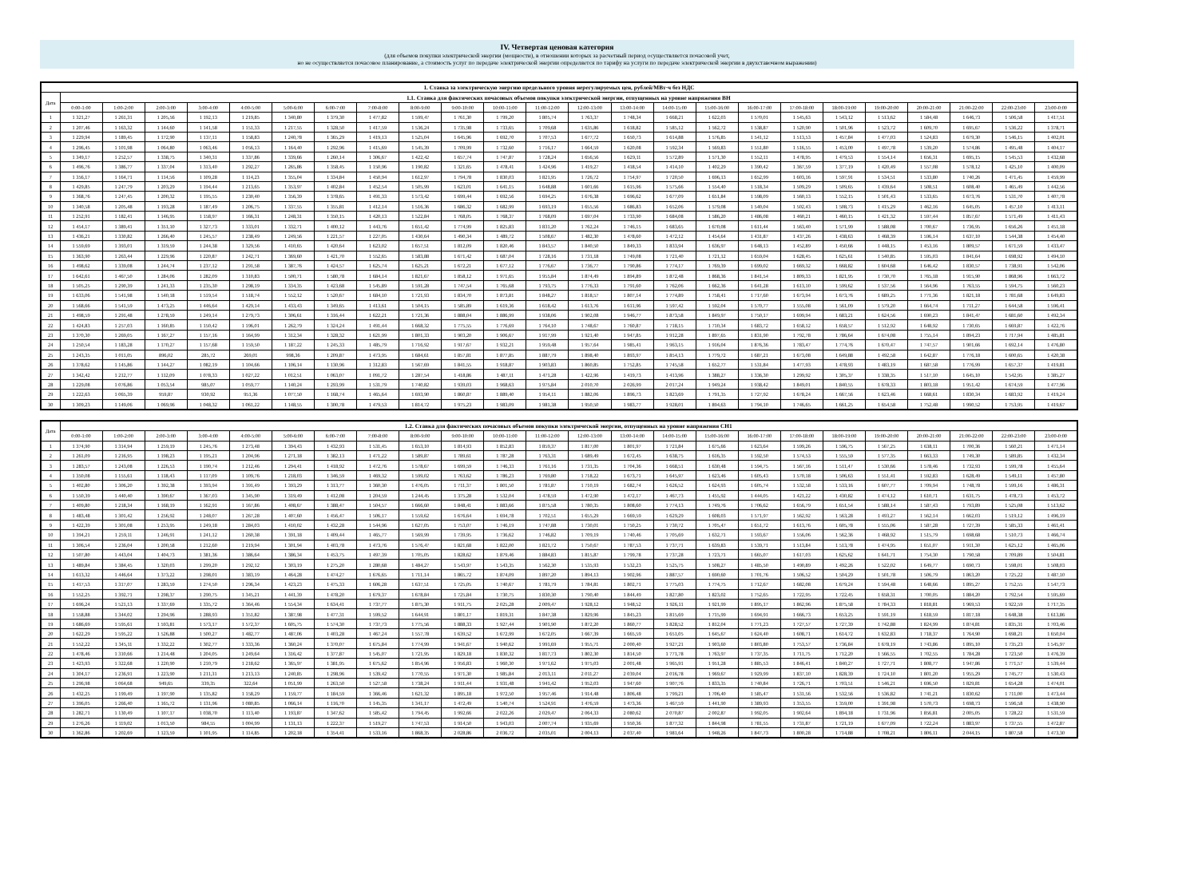IV. Четвертая ценовая категория
(для объемов покупки электрической энергии (мощности), в отношении которых за расчетный период осуществляется почасовой учет,
но не осуществляется почасовое планирование, а стоимость услуг по передаче электрической энергии определяется по тарифу на услуги по передаче электрической энергии в двухставочном выражении)
| 1. Ставка за электрическую энергию предельного уровня нерегулируемых цен, рублей/МВт·ч без НДС | | | | | | | | | | | | | | | | | | | | | | | | |
| --- | --- | --- | --- | --- | --- | --- | --- | --- | --- | --- | --- | --- | --- | --- | --- | --- | --- | --- | --- | --- | --- | --- | --- | --- |
| Дата | 1.1. Ставка для фактических почасовых объемов покупки электрической энергии, отпущенных на уровне напряжения ВН | | | | | | | | | | | | | | | | | | | | | | | |
| | 0:00-1:00 | 1:00-2:00 | 2:00-3:00 | 3:00-4:00 | 4:00-5:00 | 5:00-6:00 | 6:00-7:00 | 7:00-8:00 | 8:00-9:00 | 9:00-10:00 | 10:00-11:00 | 11:00-12:00 | 12:00-13:00 | 13:00-14:00 | 14:00-15:00 | 15:00-16:00 | 16:00-17:00 | 17:00-18:00 | 18:00-19:00 | 19:00-20:00 | 20:00-21:00 | 21:00-22:00 | 22:00-23:00 | 23:00-0:00 |
| 1 | 1 321,27 | 1 261,31 | 1 205,56 | 1 192,13 | 1 219,85 | 1 340,80 | 1 379,30 | 1 477,82 | 1 599,47 | 1 761,30 | 1 799,20 | 1 805,74 | 1 763,37 | 1 748,34 | 1 668,21 | 1 622,03 | 1 570,01 | 1 545,63 | 1 543,12 | 1 513,62 | 1 584,48 | 1 646,73 | 1 506,58 | 1 417,51 |
| 2 | 1 207,46 | 1 163,32 | 1 144,60 | 1 141,58 | 1 151,33 | 1 217,55 | 1 328,50 | 1 417,59 | 1 536,24 | 1 735,98 | 1 733,65 | 1 709,68 | 1 635,86 | 1 618,82 | 1 585,12 | 1 562,72 | 1 538,87 | 1 520,90 | 1 501,96 | 1 523,72 | 1 609,70 | 1 695,67 | 1 536,22 | 1 378,71 |
| 3 | 1 229,94 | 1 189,45 | 1 172,90 | 1 137,11 | 1 158,83 | 1 240,78 | 1 365,29 | 1 419,13 | 1 525,04 | 1 645,96 | 1 692,70 | 1 707,53 | 1 677,72 | 1 650,73 | 1 614,88 | 1 576,85 | 1 541,12 | 1 513,53 | 1 457,84 | 1 477,03 | 1 524,83 | 1 679,30 | 1 546,15 | 1 402,01 |
| 4 | 1 296,45 | 1 101,98 | 1 064,80 | 1 063,46 | 1 056,13 | 1 164,40 | 1 292,96 | 1 415,69 | 1 545,39 | 1 709,99 | 1 732,60 | 1 716,17 | 1 664,59 | 1 620,08 | 1 592,34 | 1 569,83 | 1 551,80 | 1 516,55 | 1 453,00 | 1 497,78 | 1 539,20 | 1 574,86 | 1 495,48 | 1 404,17 |
| 5 | 1 349,17 | 1 252,57 | 1 338,75 | 1 340,31 | 1 337,86 | 1 339,66 | 1 260,14 | 1 306,67 | 1 422,42 | 1 657,74 | 1 747,87 | 1 728,24 | 1 656,56 | 1 629,11 | 1 572,89 | 1 571,30 | 1 552,11 | 1 478,95 | 1 479,53 | 1 554,14 | 1 656,31 | 1 695,15 | 1 545,53 | 1 432,68 |
| 6 | 1 496,76 | 1 386,77 | 1 337,04 | 1 313,40 | 1 292,27 | 1 265,86 | 1 358,45 | 1 150,96 | 1 190,82 | 1 321,65 | 1 478,41 | 1 424,96 | 1 419,27 | 1 418,54 | 1 414,10 | 1 402,29 | 1 390,42 | 1 367,59 | 1 377,19 | 1 420,49 | 1 557,08 | 1 578,12 | 1 425,10 | 1 400,09 |
| 7 | 1 356,17 | 1 164,71 | 1 114,56 | 1 109,28 | 1 114,23 | 1 355,04 | 1 334,84 | 1 450,94 | 1 612,97 | 1 794,78 | 1 830,03 | 1 821,95 | 1 726,72 | 1 754,97 | 1 720,50 | 1 696,13 | 1 652,99 | 1 603,16 | 1 597,91 | 1 534,51 | 1 533,80 | 1 740,26 | 1 471,45 | 1 459,99 |
| 8 | 1 429,85 | 1 247,79 | 1 203,29 | 1 194,44 | 1 213,65 | 1 353,97 | 1 402,84 | 1 452,54 | 1 505,99 | 1 623,01 | 1 641,15 | 1 648,88 | 1 601,66 | 1 615,96 | 1 575,66 | 1 554,40 | 1 518,34 | 1 509,29 | 1 509,65 | 1 439,64 | 1 508,51 | 1 608,40 | 1 465,49 | 1 442,56 |
| 9 | 1 368,76 | 1 247,45 | 1 200,32 | 1 195,55 | 1 230,40 | 1 356,39 | 1 378,65 | 1 491,33 | 1 573,42 | 1 699,44 | 1 692,56 | 1 694,25 | 1 676,38 | 1 696,62 | 1 677,09 | 1 651,84 | 1 598,09 | 1 560,13 | 1 552,15 | 1 501,43 | 1 533,65 | 1 673,76 | 1 531,70 | 1 407,78 |
| 10 | 1 340,58 | 1 205,48 | 1 193,28 | 1 187,49 | 1 206,75 | 1 337,55 | 1 355,81 | 1 412,14 | 1 516,36 | 1 686,32 | 1 682,99 | 1 693,19 | 1 655,56 | 1 686,83 | 1 652,06 | 1 579,08 | 1 540,04 | 1 502,43 | 1 508,73 | 1 415,29 | 1 462,16 | 1 645,05 | 1 457,10 | 1 413,11 |
| 11 | 1 252,91 | 1 182,41 | 1 146,95 | 1 158,97 | 1 166,31 | 1 248,31 | 1 350,15 | 1 420,13 | 1 522,84 | 1 768,05 | 1 768,37 | 1 768,09 | 1 697,04 | 1 733,90 | 1 684,08 | 1 586,20 | 1 486,08 | 1 460,21 | 1 460,15 | 1 421,32 | 1 597,44 | 1 857,67 | 1 571,49 | 1 411,43 |
| 12 | 1 454,17 | 1 389,41 | 1 351,10 | 1 327,73 | 1 333,01 | 1 332,71 | 1 400,12 | 1 443,76 | 1 651,42 | 1 774,99 | 1 825,83 | 1 831,20 | 1 762,24 | 1 746,15 | 1 683,65 | 1 670,08 | 1 611,44 | 1 563,40 | 1 571,99 | 1 588,08 | 1 700,67 | 1 736,95 | 1 656,26 | 1 451,18 |
| 13 | 1 436,21 | 1 330,82 | 1 266,40 | 1 245,57 | 1 238,49 | 1 249,56 | 1 221,57 | 1 227,05 | 1 430,64 | 1 490,34 | 1 489,72 | 1 508,67 | 1 482,30 | 1 478,60 | 1 472,12 | 1 454,64 | 1 431,87 | 1 437,26 | 1 438,63 | 1 468,39 | 1 596,14 | 1 637,10 | 1 544,38 | 1 454,40 |
| 14 | 1 559,69 | 1 393,01 | 1 319,59 | 1 244,38 | 1 329,56 | 1 410,65 | 1 420,64 | 1 623,02 | 1 657,51 | 1 812,09 | 1 820,46 | 1 843,57 | 1 840,50 | 1 849,33 | 1 833,94 | 1 636,97 | 1 648,13 | 1 452,89 | 1 450,66 | 1 448,15 | 1 453,16 | 1 809,57 | 1 671,59 | 1 433,47 |
| 15 | 1 363,90 | 1 263,44 | 1 229,96 | 1 220,87 | 1 242,71 | 1 369,60 | 1 421,70 | 1 552,65 | 1 583,88 | 1 671,42 | 1 687,04 | 1 728,16 | 1 731,18 | 1 749,08 | 1 721,40 | 1 721,12 | 1 659,04 | 1 628,45 | 1 625,61 | 1 540,85 | 1 595,03 | 1 841,64 | 1 698,92 | 1 494,10 |
| 16 | 1 498,62 | 1 339,08 | 1 244,74 | 1 237,12 | 1 291,58 | 1 387,76 | 1 424,57 | 1 625,74 | 1 625,21 | 1 672,21 | 1 677,12 | 1 776,67 | 1 736,77 | 1 790,86 | 1 774,17 | 1 769,39 | 1 699,02 | 1 669,32 | 1 668,82 | 1 604,68 | 1 646,42 | 1 830,57 | 1 738,91 | 1 542,06 |
| 17 | 1 642,61 | 1 467,50 | 1 284,06 | 1 282,09 | 1 310,83 | 1 500,71 | 1 580,78 | 1 684,14 | 1 821,67 | 1 858,12 | 1 971,65 | 1 955,84 | 1 874,49 | 1 894,89 | 1 872,48 | 1 868,36 | 1 841,54 | 1 809,33 | 1 821,95 | 1 730,70 | 1 765,18 | 1 915,90 | 1 868,96 | 1 663,72 |
| 18 | 1 505,25 | 1 290,39 | 1 241,33 | 1 235,30 | 1 298,19 | 1 334,35 | 1 423,68 | 1 545,89 | 1 591,28 | 1 747,54 | 1 765,68 | 1 793,75 | 1 776,33 | 1 791,60 | 1 762,06 | 1 662,36 | 1 641,28 | 1 613,10 | 1 599,62 | 1 537,56 | 1 564,96 | 1 763,55 | 1 594,75 | 1 560,23 |
| 19 | 1 633,06 | 1 541,98 | 1 540,18 | 1 519,54 | 1 518,74 | 1 552,12 | 1 520,67 | 1 684,10 | 1 721,93 | 1 834,70 | 1 873,81 | 1 848,27 | 1 818,57 | 1 807,14 | 1 774,89 | 1 758,41 | 1 717,60 | 1 673,94 | 1 673,76 | 1 689,25 | 1 771,36 | 1 821,18 | 1 781,68 | 1 649,83 |
| 20 | 1 568,66 | 1 541,59 | 1 473,25 | 1 446,64 | 1 429,14 | 1 433,43 | 1 349,65 | 1 413,61 | 1 504,15 | 1 585,89 | 1 619,36 | 1 618,42 | 1 613,76 | 1 611,96 | 1 597,42 | 1 592,04 | 1 570,77 | 1 555,08 | 1 561,09 | 1 579,20 | 1 664,74 | 1 711,27 | 1 644,58 | 1 596,41 |
| 21 | 1 498,59 | 1 291,48 | 1 278,59 | 1 249,14 | 1 279,73 | 1 306,61 | 1 316,44 | 1 622,21 | 1 721,36 | 1 888,04 | 1 886,99 | 1 938,06 | 1 902,08 | 1 946,77 | 1 873,58 | 1 849,97 | 1 750,17 | 1 699,94 | 1 683,21 | 1 624,56 | 1 690,23 | 1 841,47 | 1 681,60 | 1 492,34 |
| 22 | 1 424,83 | 1 257,03 | 1 160,85 | 1 150,42 | 1 196,01 | 1 262,79 | 1 324,24 | 1 491,44 | 1 668,32 | 1 775,55 | 1 776,69 | 1 764,10 | 1 748,67 | 1 760,87 | 1 718,15 | 1 710,34 | 1 683,72 | 1 658,12 | 1 658,57 | 1 512,92 | 1 648,92 | 1 730,65 | 1 669,87 | 1 422,76 |
| 23 | 1 370,30 | 1 269,05 | 1 167,27 | 1 157,16 | 1 164,99 | 1 312,34 | 1 328,32 | 1 621,99 | 1 801,33 | 1 903,20 | 1 906,67 | 1 917,99 | 1 921,40 | 1 947,85 | 1 912,28 | 1 897,65 | 1 831,90 | 1 792,78 | 1 786,64 | 1 674,08 | 1 755,14 | 1 894,23 | 1 717,94 | 1 485,81 |
| 24 | 1 250,54 | 1 183,28 | 1 170,27 | 1 157,68 | 1 159,50 | 1 187,22 | 1 245,33 | 1 485,79 | 1 716,92 | 1 917,67 | 1 932,21 | 1 959,48 | 1 957,64 | 1 985,41 | 1 963,15 | 1 916,04 | 1 876,36 | 1 783,47 | 1 774,76 | 1 670,47 | 1 747,57 | 1 901,66 | 1 692,14 | 1 476,80 |
| 25 | 1 243,35 | 1 011,05 | 896,02 | 285,72 | 269,01 | 998,36 | 1 209,87 | 1 473,95 | 1 684,61 | 1 857,81 | 1 877,85 | 1 887,79 | 1 898,40 | 1 893,97 | 1 854,13 | 1 779,72 | 1 687,21 | 1 673,08 | 1 649,88 | 1 492,58 | 1 642,87 | 1 776,18 | 1 600,65 | 1 420,38 |
| 26 | 1 378,62 | 1 145,86 | 1 144,27 | 1 082,19 | 1 104,66 | 1 106,14 | 1 130,96 | 1 312,83 | 1 567,69 | 1 841,55 | 1 918,87 | 1 903,83 | 1 860,85 | 1 752,85 | 1 745,58 | 1 652,77 | 1 531,84 | 1 477,93 | 1 478,93 | 1 483,19 | 1 687,58 | 1 776,99 | 1 657,37 | 1 419,81 |
| 27 | 1 342,42 | 1 212,77 | 1 112,09 | 1 078,33 | 1 027,22 | 1 012,51 | 1 063,07 | 1 091,72 | 1 287,54 | 1 418,86 | 1 487,11 | 1 471,28 | 1 422,96 | 1 419,73 | 1 413,96 | 1 388,27 | 1 336,30 | 1 299,92 | 1 305,37 | 1 338,35 | 1 517,10 | 1 645,10 | 1 542,95 | 1 385,27 |
| 28 | 1 229,08 | 1 076,86 | 1 053,54 | 985,07 | 1 059,77 | 1 140,24 | 1 293,99 | 1 531,79 | 1 740,82 | 1 939,03 | 1 968,63 | 1 975,84 | 2 010,70 | 2 026,99 | 2 017,24 | 1 949,24 | 1 938,42 | 1 849,01 | 1 840,55 | 1 678,33 | 1 803,18 | 1 951,42 | 1 674,59 | 1 477,96 |
| 29 | 1 222,63 | 1 065,39 | 959,87 | 930,92 | 951,36 | 1 077,50 | 1 168,74 | 1 465,64 | 1 693,90 | 1 860,87 | 1 889,40 | 1 954,11 | 1 882,06 | 1 896,73 | 1 823,69 | 1 791,35 | 1 727,92 | 1 678,24 | 1 667,56 | 1 623,46 | 1 668,61 | 1 830,34 | 1 683,92 | 1 419,24 |
| 30 | 1 309,23 | 1 149,06 | 1 069,96 | 1 048,32 | 1 061,22 | 1 148,55 | 1 300,78 | 1 479,53 | 1 814,72 | 1 975,23 | 1 983,09 | 1 981,38 | 1 950,50 | 1 983,77 | 1 928,01 | 1 894,63 | 1 794,10 | 1 746,65 | 1 661,25 | 1 654,58 | 1 752,48 | 1 990,52 | 1 753,95 | 1 419,67 |
| Дата | 1.2. Ставка для фактических почасовых объемов покупки электрической энергии, отпущенных на уровне напряжения СН1 | | | | | | | | | | | | | | | | | | | | | | | |
| --- | --- | --- | --- | --- | --- | --- | --- | --- | --- | --- | --- | --- | --- | --- | --- | --- | --- | --- | --- | --- | --- | --- | --- | --- |
| | 0:00-1:00 | 1:00-2:00 | 2:00-3:00 | 3:00-4:00 | 4:00-5:00 | 5:00-6:00 | 6:00-7:00 | 7:00-8:00 | 8:00-9:00 | 9:00-10:00 | 10:00-11:00 | 11:00-12:00 | 12:00-13:00 | 13:00-14:00 | 14:00-15:00 | 15:00-16:00 | 16:00-17:00 | 17:00-18:00 | 18:00-19:00 | 19:00-20:00 | 20:00-21:00 | 21:00-22:00 | 22:00-23:00 | 23:00-0:00 |
| 1 | 1 374,90 | 1 314,94 | 1 259,19 | 1 245,76 | 1 273,48 | 1 394,43 | 1 432,93 | 1 531,45 | 1 653,10 | 1 814,93 | 1 852,83 | 1 859,37 | 1 817,00 | 1 801,97 | 1 721,84 | 1 675,66 | 1 623,64 | 1 599,26 | 1 596,75 | 1 567,25 | 1 638,11 | 1 700,36 | 1 560,21 | 1 471,14 |
| 2 | 1 261,09 | 1 216,95 | 1 198,23 | 1 195,21 | 1 204,96 | 1 271,18 | 1 382,13 | 1 471,22 | 1 589,87 | 1 789,61 | 1 787,28 | 1 763,31 | 1 689,49 | 1 672,45 | 1 638,75 | 1 616,35 | 1 592,50 | 1 574,53 | 1 555,59 | 1 577,35 | 1 663,33 | 1 749,30 | 1 589,85 | 1 432,34 |
| 3 | 1 283,57 | 1 243,08 | 1 226,53 | 1 190,74 | 1 212,46 | 1 294,41 | 1 418,92 | 1 472,76 | 1 578,67 | 1 699,59 | 1 746,33 | 1 761,16 | 1 731,35 | 1 704,36 | 1 668,51 | 1 630,48 | 1 594,75 | 1 567,16 | 1 511,47 | 1 530,66 | 1 578,46 | 1 732,93 | 1 599,78 | 1 455,64 |
| 4 | 1 350,08 | 1 155,61 | 1 118,43 | 1 117,09 | 1 109,76 | 1 218,03 | 1 346,59 | 1 469,32 | 1 599,02 | 1 763,62 | 1 786,23 | 1 769,80 | 1 718,22 | 1 673,71 | 1 645,97 | 1 623,46 | 1 605,43 | 1 570,18 | 1 506,63 | 1 551,41 | 1 592,83 | 1 628,49 | 1 549,11 | 1 457,80 |
| 5 | 1 402,80 | 1 306,20 | 1 392,38 | 1 393,94 | 1 391,49 | 1 393,29 | 1 313,77 | 1 360,30 | 1 476,05 | 1 711,37 | 1 801,50 | 1 781,87 | 1 710,19 | 1 682,74 | 1 626,52 | 1 624,93 | 1 605,74 | 1 532,58 | 1 533,16 | 1 607,77 | 1 709,94 | 1 748,78 | 1 599,16 | 1 486,31 |
| 6 | 1 550,39 | 1 440,40 | 1 390,67 | 1 367,03 | 1 345,90 | 1 319,49 | 1 412,08 | 1 204,59 | 1 244,45 | 1 375,28 | 1 532,04 | 1 478,59 | 1 472,90 | 1 472,17 | 1 467,73 | 1 455,92 | 1 444,05 | 1 421,22 | 1 430,82 | 1 474,12 | 1 610,71 | 1 631,75 | 1 478,73 | 1 453,72 |
| 7 | 1 409,80 | 1 218,34 | 1 168,19 | 1 162,91 | 1 167,86 | 1 408,67 | 1 388,47 | 1 504,57 | 1 666,60 | 1 848,41 | 1 883,66 | 1 875,58 | 1 780,35 | 1 808,60 | 1 774,13 | 1 749,76 | 1 706,62 | 1 656,79 | 1 651,54 | 1 588,14 | 1 587,43 | 1 793,89 | 1 525,08 | 1 513,62 |
| 8 | 1 483,48 | 1 301,42 | 1 256,92 | 1 248,07 | 1 267,28 | 1 407,60 | 1 456,47 | 1 506,17 | 1 559,62 | 1 676,64 | 1 694,78 | 1 702,51 | 1 655,29 | 1 669,59 | 1 629,29 | 1 608,03 | 1 571,97 | 1 562,92 | 1 563,28 | 1 493,27 | 1 562,14 | 1 662,03 | 1 519,12 | 1 496,19 |
| 9 | 1 422,39 | 1 301,08 | 1 253,95 | 1 249,18 | 1 284,03 | 1 410,02 | 1 432,28 | 1 544,96 | 1 627,05 | 1 753,07 | 1 746,19 | 1 747,88 | 1 730,01 | 1 750,25 | 1 730,72 | 1 705,47 | 1 651,72 | 1 613,76 | 1 605,78 | 1 555,06 | 1 587,28 | 1 727,39 | 1 585,33 | 1 461,41 |
| 10 | 1 394,21 | 1 259,11 | 1 246,91 | 1 241,12 | 1 260,38 | 1 391,18 | 1 409,44 | 1 465,77 | 1 569,99 | 1 739,95 | 1 736,62 | 1 746,82 | 1 709,19 | 1 740,46 | 1 705,69 | 1 632,71 | 1 593,67 | 1 556,06 | 1 562,36 | 1 468,92 | 1 515,79 | 1 698,68 | 1 510,73 | 1 466,74 |
| 11 | 1 306,54 | 1 236,04 | 1 200,58 | 1 212,60 | 1 219,94 | 1 301,94 | 1 403,78 | 1 473,76 | 1 576,47 | 1 821,68 | 1 822,00 | 1 821,72 | 1 750,67 | 1 787,53 | 1 737,71 | 1 639,83 | 1 539,71 | 1 513,84 | 1 513,78 | 1 474,95 | 1 651,07 | 1 911,30 | 1 625,12 | 1 465,06 |
| 12 | 1 507,80 | 1 443,04 | 1 404,73 | 1 381,36 | 1 386,64 | 1 386,34 | 1 453,75 | 1 497,39 | 1 705,05 | 1 828,62 | 1 879,46 | 1 884,83 | 1 815,87 | 1 799,78 | 1 737,28 | 1 723,71 | 1 665,07 | 1 617,03 | 1 625,62 | 1 641,71 | 1 754,30 | 1 790,58 | 1 709,89 | 1 504,81 |
| 13 | 1 489,84 | 1 384,45 | 1 320,03 | 1 299,20 | 1 292,12 | 1 303,19 | 1 275,20 | 1 280,68 | 1 484,27 | 1 543,97 | 1 543,35 | 1 562,30 | 1 535,93 | 1 532,23 | 1 525,75 | 1 508,27 | 1 485,50 | 1 490,89 | 1 492,26 | 1 522,02 | 1 649,77 | 1 690,73 | 1 598,01 | 1 508,03 |
| 14 | 1 613,32 | 1 446,64 | 1 373,22 | 1 298,01 | 1 383,19 | 1 464,28 | 1 474,27 | 1 676,65 | 1 711,14 | 1 865,72 | 1 874,09 | 1 897,20 | 1 894,13 | 1 902,96 | 1 887,57 | 1 690,60 | 1 701,76 | 1 506,52 | 1 504,29 | 1 501,78 | 1 506,79 | 1 863,20 | 1 725,22 | 1 487,10 |
| 15 | 1 417,53 | 1 317,07 | 1 283,59 | 1 274,50 | 1 296,34 | 1 423,23 | 1 475,33 | 1 606,28 | 1 637,51 | 1 725,05 | 1 740,67 | 1 781,79 | 1 784,81 | 1 802,71 | 1 775,03 | 1 774,75 | 1 712,67 | 1 682,08 | 1 679,24 | 1 594,48 | 1 648,66 | 1 895,27 | 1 752,55 | 1 547,73 |
| 16 | 1 552,25 | 1 392,71 | 1 298,37 | 1 290,75 | 1 345,21 | 1 441,39 | 1 478,20 | 1 679,37 | 1 678,84 | 1 725,84 | 1 730,75 | 1 830,30 | 1 790,40 | 1 844,49 | 1 827,80 | 1 823,02 | 1 752,65 | 1 722,95 | 1 722,45 | 1 658,31 | 1 700,05 | 1 884,20 | 1 792,54 | 1 595,69 |
| 17 | 1 696,24 | 1 521,13 | 1 337,69 | 1 335,72 | 1 364,46 | 1 554,34 | 1 634,41 | 1 737,77 | 1 875,30 | 1 911,75 | 2 025,28 | 2 009,47 | 1 928,12 | 1 948,52 | 1 926,11 | 1 921,99 | 1 895,17 | 1 862,96 | 1 875,58 | 1 784,33 | 1 818,81 | 1 969,53 | 1 922,59 | 1 717,35 |
| 18 | 1 558,88 | 1 344,02 | 1 294,96 | 1 288,93 | 1 351,82 | 1 387,98 | 1 477,31 | 1 599,52 | 1 644,91 | 1 801,17 | 1 819,31 | 1 847,38 | 1 829,96 | 1 845,23 | 1 815,69 | 1 715,99 | 1 694,91 | 1 666,73 | 1 653,25 | 1 591,19 | 1 618,59 | 1 817,18 | 1 648,38 | 1 613,86 |
| 19 | 1 686,69 | 1 595,61 | 1 593,81 | 1 573,17 | 1 572,37 | 1 605,75 | 1 574,30 | 1 737,73 | 1 775,56 | 1 888,33 | 1 927,44 | 1 901,90 | 1 872,20 | 1 860,77 | 1 828,52 | 1 812,04 | 1 771,23 | 1 727,57 | 1 727,39 | 1 742,88 | 1 824,99 | 1 874,81 | 1 835,31 | 1 703,46 |
| 20 | 1 622,29 | 1 595,22 | 1 526,88 | 1 500,27 | 1 482,77 | 1 487,06 | 1 403,28 | 1 467,24 | 1 557,78 | 1 639,52 | 1 672,99 | 1 672,05 | 1 667,39 | 1 665,59 | 1 651,05 | 1 645,67 | 1 624,40 | 1 608,71 | 1 614,72 | 1 632,83 | 1 718,37 | 1 764,90 | 1 698,21 | 1 650,04 |
| 21 | 1 552,22 | 1 345,11 | 1 332,22 | 1 302,77 | 1 333,36 | 1 360,24 | 1 370,07 | 1 675,84 | 1 774,99 | 1 941,67 | 1 940,62 | 1 991,69 | 1 955,71 | 2 000,40 | 1 927,21 | 1 903,60 | 1 803,80 | 1 753,57 | 1 736,84 | 1 678,19 | 1 743,86 | 1 895,10 | 1 735,23 | 1 545,97 |
| 22 | 1 478,46 | 1 310,66 | 1 214,48 | 1 204,05 | 1 249,64 | 1 316,42 | 1 377,87 | 1 545,07 | 1 721,95 | 1 829,18 | 1 830,32 | 1 817,73 | 1 802,30 | 1 814,50 | 1 771,78 | 1 763,97 | 1 737,35 | 1 711,75 | 1 712,20 | 1 566,55 | 1 702,55 | 1 784,28 | 1 723,50 | 1 476,39 |
| 23 | 1 423,93 | 1 322,68 | 1 220,90 | 1 210,79 | 1 218,62 | 1 365,97 | 1 381,95 | 1 675,62 | 1 854,96 | 1 956,83 | 1 960,30 | 1 971,62 | 1 975,03 | 2 001,48 | 1 965,91 | 1 951,28 | 1 885,53 | 1 846,41 | 1 840,27 | 1 727,71 | 1 808,77 | 1 947,86 | 1 771,57 | 1 539,44 |
| 24 | 1 304,17 | 1 236,91 | 1 223,90 | 1 211,31 | 1 213,13 | 1 240,85 | 1 298,96 | 1 539,42 | 1 770,55 | 1 971,30 | 1 985,84 | 2 013,11 | 2 011,27 | 2 039,04 | 2 016,78 | 1 969,67 | 1 929,99 | 1 837,10 | 1 828,39 | 1 724,10 | 1 801,20 | 1 955,29 | 1 745,77 | 1 530,43 |
| 25 | 1 296,98 | 1 064,68 | 949,65 | 339,35 | 322,64 | 1 051,99 | 1 263,50 | 1 527,58 | 1 738,24 | 1 911,44 | 1 931,48 | 1 941,42 | 1 952,03 | 1 947,60 | 1 907,76 | 1 833,35 | 1 740,84 | 1 726,71 | 1 703,51 | 1 546,21 | 1 696,50 | 1 829,81 | 1 654,28 | 1 474,01 |
| 26 | 1 432,25 | 1 199,49 | 1 197,90 | 1 135,82 | 1 158,29 | 1 159,77 | 1 184,59 | 1 366,46 | 1 621,32 | 1 895,18 | 1 972,50 | 1 957,46 | 1 914,48 | 1 806,48 | 1 799,21 | 1 706,40 | 1 585,47 | 1 531,56 | 1 532,56 | 1 536,82 | 1 741,21 | 1 830,62 | 1 711,00 | 1 473,44 |
| 27 | 1 396,05 | 1 266,40 | 1 165,72 | 1 131,96 | 1 080,85 | 1 066,14 | 1 116,70 | 1 145,35 | 1 341,17 | 1 472,49 | 1 540,74 | 1 524,91 | 1 476,59 | 1 473,36 | 1 467,59 | 1 441,90 | 1 389,93 | 1 353,55 | 1 359,00 | 1 391,98 | 1 570,73 | 1 698,73 | 1 596,58 | 1 438,90 |
| 28 | 1 282,71 | 1 130,49 | 1 107,17 | 1 038,70 | 1 113,40 | 1 193,87 | 1 347,62 | 1 585,42 | 1 794,45 | 1 992,66 | 2 022,26 | 2 029,47 | 2 064,33 | 2 080,62 | 2 070,87 | 2 002,87 | 1 992,05 | 1 902,64 | 1 894,18 | 1 731,96 | 1 856,81 | 2 005,05 | 1 728,22 | 1 531,59 |
| 29 | 1 276,26 | 1 119,02 | 1 013,50 | 984,55 | 1 004,99 | 1 131,13 | 1 222,37 | 1 519,27 | 1 747,53 | 1 914,50 | 1 943,03 | 2 007,74 | 1 935,69 | 1 950,36 | 1 877,32 | 1 844,98 | 1 781,55 | 1 731,87 | 1 721,19 | 1 677,09 | 1 722,24 | 1 883,97 | 1 737,55 | 1 472,87 |
| 30 | 1 362,86 | 1 202,69 | 1 123,59 | 1 101,95 | 1 114,85 | 1 202,18 | 1 354,41 | 1 533,16 | 1 868,35 | 2 028,86 | 2 036,72 | 2 035,01 | 2 004,13 | 2 037,40 | 1 981,64 | 1 948,26 | 1 847,73 | 1 800,28 | 1 714,88 | 1 708,21 | 1 806,11 | 2 044,15 | 1 807,58 | 1 473,30 |